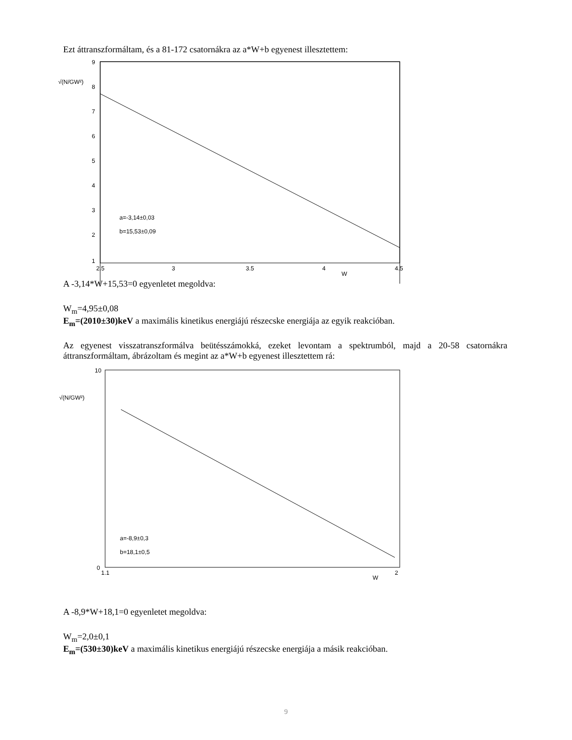Ezt áttranszformáltam, és a 81-172 csatornákra az a*W+b egyenest illesztettem:
√(N/GW²)
9
8
7
6
5
4
3
2
1
2.5
3
3.5
4
4.5
W
a=-3,14±0,03
b=15,53±0,09
A -3,14*W+15,53=0 egyenletet megoldva:
W<sub>m</sub>=4,95±0,08
E<sub>m</sub>=(2010±30)keV a maximális kinetikus energiájú részecske energiája az egyik reakcióban.
Az egyenest visszatranszformálva beütésszámokká, ezeket levontam a spektrumból, majd a 20-58 csatornákra áttranszformáltam, ábrázoltam és megint az a*W+b egyenest illesztettem rá:
√(N/GW²)
10
0
1.1
2
W
a=-8,9±0,3
b=18,1±0,5
A -8,9*W+18,1=0 egyenletet megoldva:
W<sub>m</sub>=2,0±0,1
E<sub>m</sub>=(530±30)keV a maximális kinetikus energiájú részecske energiája a másik reakcióban.
9